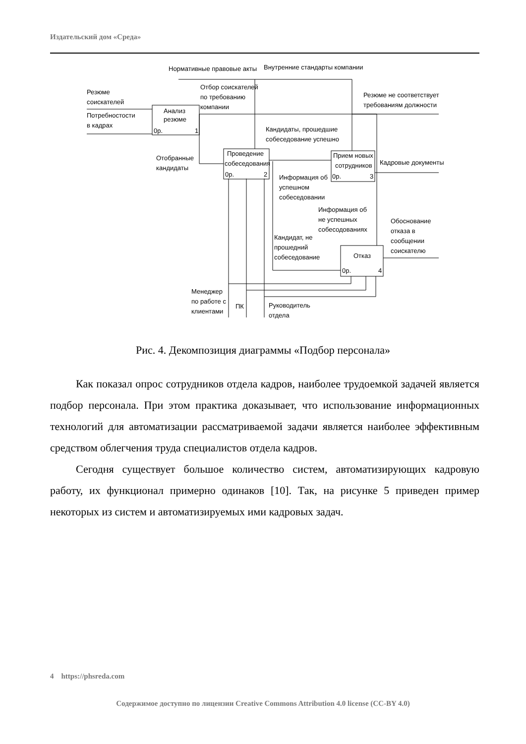Издательский дом «Среда»
Нормативные правовые акты
Внутренние стандарты компании
Резюме
соискателей
Потребностости
в кадрах
Отбор соискателей
по требованию
компании
Анализ
резюме
0р.
1
Резюме не соответствует
требованиям должности
Кандидаты, прошедшие
собеседование успешно
Отобранные
кандидаты
Проведение
собеседования
0р.
2
Прием новых
сотрудников
0р.
3
Кадровые документы
Информация об
успешном
собеседовании
Информация об
не успешных
собесодованиях
Обоснование
отказа в
сообщении
соискателю
Кандидат, не
прошедний
собеседование
Отказ
0р.
4
Менеджер
по работе с
клиентами
ПК
Руководитель
отдела
Рис. 4. Декомпозиция диаграммы «Подбор персонала»
Как показал опрос сотрудников отдела кадров, наиболее трудоемкой задачей является подбор персонала. При этом практика доказывает, что использование информационных технологий для автоматизации рассматриваемой задачи является наиболее эффективным средством облегчения труда специалистов отдела кадров.
Сегодня существует большое количество систем, автоматизирующих кадровую работу, их функционал примерно одинаков [10]. Так, на рисунке 5 приведен пример некоторых из систем и автоматизируемых ими кадровых задач.
4 https://phsreda.com
Содержимое доступно по лицензии Creative Commons Attribution 4.0 license (CC-BY 4.0)